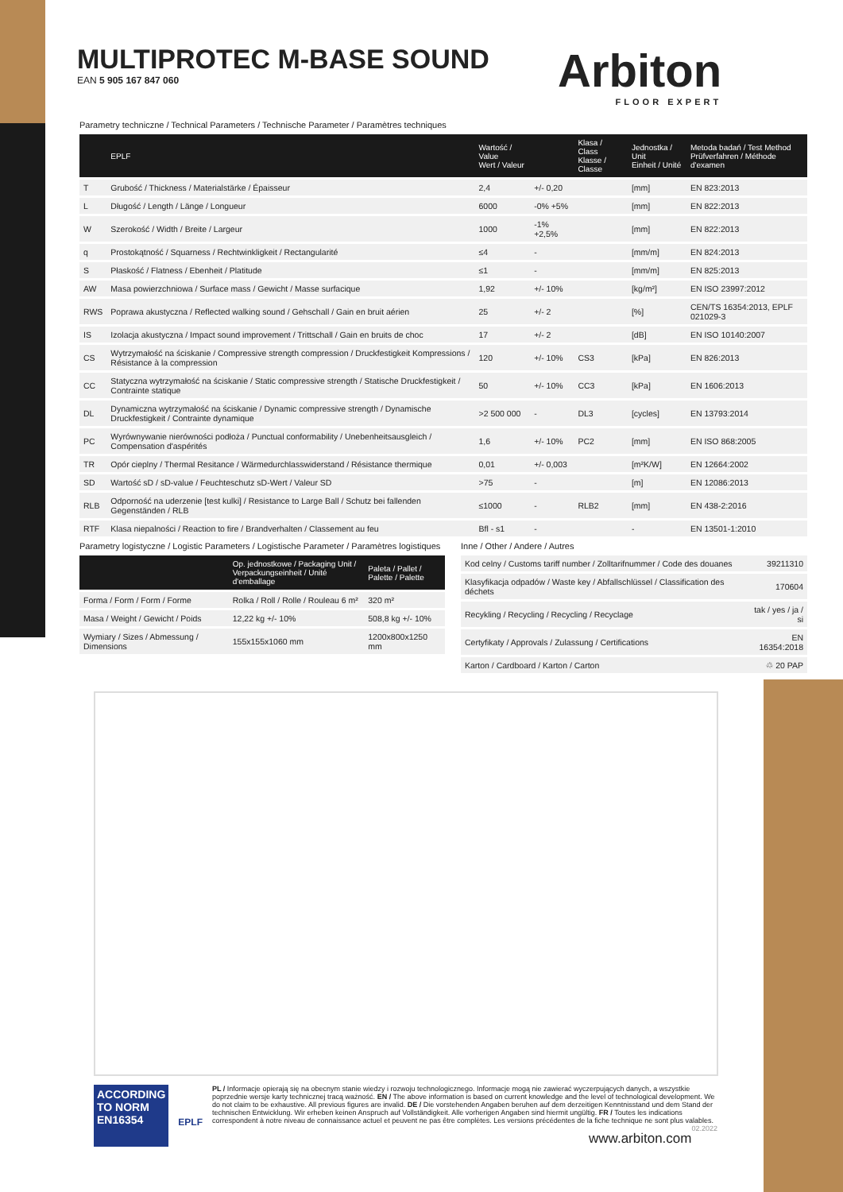MULTIPROTEC M-BASE SOUND
EAN 5 905 167 847 060
Arbiton
FLOOR EXPERT
Parametry techniczne / Technical Parameters / Technische Parameter / Paramètres techniques
| | EPLF | Wartość / Value Wert / Valeur | | Klasa / Class Klasse / Classe | Jednostka / Unit Einheit / Unité | Metoda badań / Test Method Prüfverfahren / Méthode d'examen |
| --- | --- | --- | --- | --- | --- | --- |
| T | Grubość / Thickness / Materialstärke / Épaisseur | 2,4 | +/- 0,20 | | [mm] | EN 823:2013 |
| L | Długość / Length / Länge / Longueur | 6000 | -0% +5% | | [mm] | EN 822:2013 |
| W | Szerokość / Width / Breite / Largeur | 1000 | -1% +2,5% | | [mm] | EN 822:2013 |
| q | Prostokątność / Squarness / Rechtwinkligkeit / Rectangularité | ≤4 | - | | [mm/m] | EN 824:2013 |
| S | Płaskość / Flatness / Ebenheit / Platitude | ≤1 | - | | [mm/m] | EN 825:2013 |
| AW | Masa powierzchniowa / Surface mass / Gewicht / Masse surfacique | 1,92 | +/- 10% | | [kg/m²] | EN ISO 23997:2012 |
| RWS | Poprawa akustyczna / Reflected walking sound / Gehschall / Gain en bruit aérien | 25 | +/- 2 | | [%] | CEN/TS 16354:2013, EPLF 021029-3 |
| IS | Izolacja akustyczna / Impact sound improvement / Trittschall / Gain en bruits de choc | 17 | +/- 2 | | [dB] | EN ISO 10140:2007 |
| CS | Wytrzymałość na ściskanie / Compressive strength compression / Druckfestigkeit Kompressions / Résistance à la compression | 120 | +/- 10% | CS3 | [kPa] | EN 826:2013 |
| CC | Statyczna wytrzymałość na ściskanie / Static compressive strength / Statische Druckfestigkeit / Contrainte statique | 50 | +/- 10% | CC3 | [kPa] | EN 1606:2013 |
| DL | Dynamiczna wytrzymałość na ściskanie / Dynamic compressive strength / Dynamische Druckfestigkeit / Contrainte dynamique | >2 500 000 | - | DL3 | [cycles] | EN 13793:2014 |
| PC | Wyrównywanie nierówności podłoża / Punctual conformability / Unebenheitsausgleich / Compensation d'aspérités | 1,6 | +/- 10% | PC2 | [mm] | EN ISO 868:2005 |
| TR | Opór cieplny / Thermal Resitance / Wärmedurchlasswiderstand / Résistance thermique | 0,01 | +/- 0,003 | | [m²K/W] | EN 12664:2002 |
| SD | Wartość sD / sD-value / Feuchteschutz sD-Wert / Valeur SD | >75 | - | | [m] | EN 12086:2013 |
| RLB | Odporność na uderzenie [test kulki] / Resistance to Large Ball / Schutz bei fallenden Gegenständen / RLB | ≤1000 | - | RLB2 | [mm] | EN 438-2:2016 |
| RTF | Klasa niepalności / Reaction to fire / Brandverhalten / Classement au feu | Bfl - s1 | - | | - | EN 13501-1:2010 |
Parametry logistyczne / Logistic Parameters / Logistische Parameter / Paramètres logistiques
| | Op. jednostkowe / Packaging Unit / Verpackungseinheit / Unité d'emballage | Paleta / Pallet / Palette / Palette |
| --- | --- | --- |
| Forma / Form / Form / Forme | Rolka / Roll / Rolle / Rouleau 6 m² | 320 m² |
| Masa / Weight / Gewicht / Poids | 12,22 kg +/- 10% | 508,8 kg +/- 10% |
| Wymiary / Sizes / Abmessung / Dimensions | 155x155x1060 mm | 1200x800x1250 mm |
Inne / Other / Andere / Autres
| Kod celny / Customs tariff number / Zolltarifnummer / Code des douanes | 39211310 |
| Klasyfikacja odpadów / Waste key / Abfallschlüssel / Classification des déchets | 170604 |
| Recykling / Recycling / Recycling / Recyclage | tak / yes / ja / si |
| Certyfikaty / Approvals / Zulassung / Certifications | EN 16354:2018 |
| Karton / Cardboard / Karton / Carton | ♲ 20 PAP |
ACCORDING TO NORM EN16354
EPLF
PL / Informacje opierają się na obecnym stanie wiedzy i rozwoju technologicznego. Informacje mogą nie zawierać wyczerpujących danych, a wszystkie poprzednie wersje karty technicznej tracą ważność. EN / The above information is based on current knowledge and the level of technological development. We do not claim to be exhaustive. All previous figures are invalid. DE / Die vorstehenden Angaben beruhen auf dem derzeitigen Kenntnisstand und dem Stand der technischen Entwicklung. Wir erheben keinen Anspruch auf Vollständigkeit. Alle vorherigen Angaben sind hiermit ungültig. FR / Toutes les indications correspondent à notre niveau de connaissance actuel et peuvent ne pas être complètes. Les versions précédentes de la fiche technique ne sont plus valables. 02.2022
www.arbiton.com